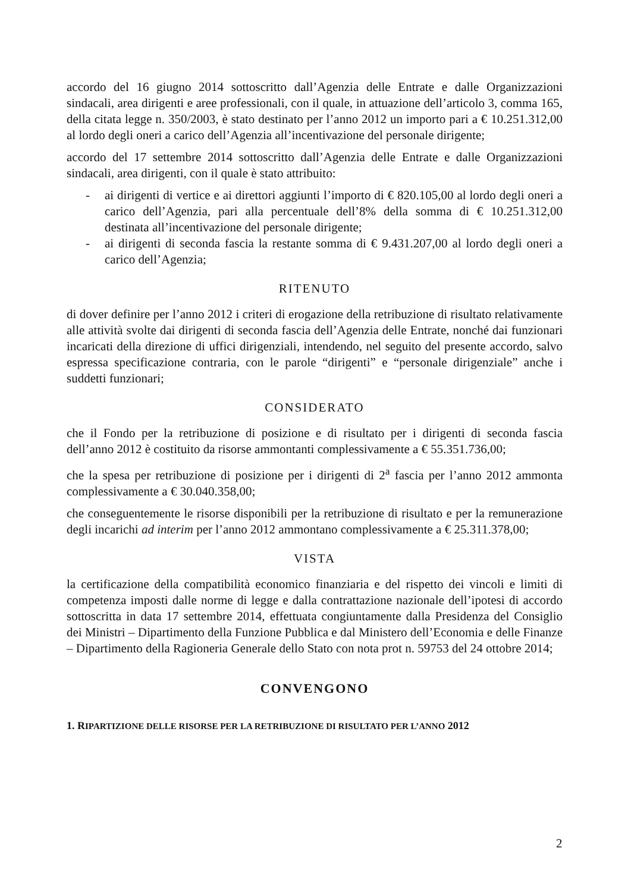accordo del 16 giugno 2014 sottoscritto dall’Agenzia delle Entrate e dalle Organizzazioni sindacali, area dirigenti e aree professionali, con il quale, in attuazione dell’articolo 3, comma 165, della citata legge n. 350/2003, è stato destinato per l’anno 2012 un importo pari a € 10.251.312,00 al lordo degli oneri a carico dell’Agenzia all’incentivazione del personale dirigente;
accordo del 17 settembre 2014 sottoscritto dall’Agenzia delle Entrate e dalle Organizzazioni sindacali, area dirigenti, con il quale è stato attribuito:
- ai dirigenti di vertice e ai direttori aggiunti l’importo di € 820.105,00 al lordo degli oneri a carico dell’Agenzia, pari alla percentuale dell’8% della somma di € 10.251.312,00 destinata all’incentivazione del personale dirigente;
- ai dirigenti di seconda fascia la restante somma di € 9.431.207,00 al lordo degli oneri a carico dell’Agenzia;
RITENUTO
di dover definire per l’anno 2012 i criteri di erogazione della retribuzione di risultato relativamente alle attività svolte dai dirigenti di seconda fascia dell’Agenzia delle Entrate, nonché dai funzionari incaricati della direzione di uffici dirigenziali, intendendo, nel seguito del presente accordo, salvo espressa specificazione contraria, con le parole “dirigenti” e “personale dirigenziale” anche i suddetti funzionari;
CONSIDERATO
che il Fondo per la retribuzione di posizione e di risultato per i dirigenti di seconda fascia dell’anno 2012 è costituito da risorse ammontanti complessivamente a € 55.351.736,00;
che la spesa per retribuzione di posizione per i dirigenti di 2<sup>a</sup> fascia per l’anno 2012 ammonta complessivamente a € 30.040.358,00;
che conseguentemente le risorse disponibili per la retribuzione di risultato e per la remunerazione degli incarichi ad interim per l’anno 2012 ammontano complessivamente a € 25.311.378,00;
VISTA
la certificazione della compatibilità economico finanziaria e del rispetto dei vincoli e limiti di competenza imposti dalle norme di legge e dalla contrattazione nazionale dell’ipotesi di accordo sottoscritta in data 17 settembre 2014, effettuata congiuntamente dalla Presidenza del Consiglio dei Ministri – Dipartimento della Funzione Pubblica e dal Ministero dell’Economia e delle Finanze – Dipartimento della Ragioneria Generale dello Stato con nota prot n. 59753 del 24 ottobre 2014;
CONVENGONO
1. RIPARTIZIONE DELLE RISORSE PER LA RETRIBUZIONE DI RISULTATO PER L’ANNO 2012
2